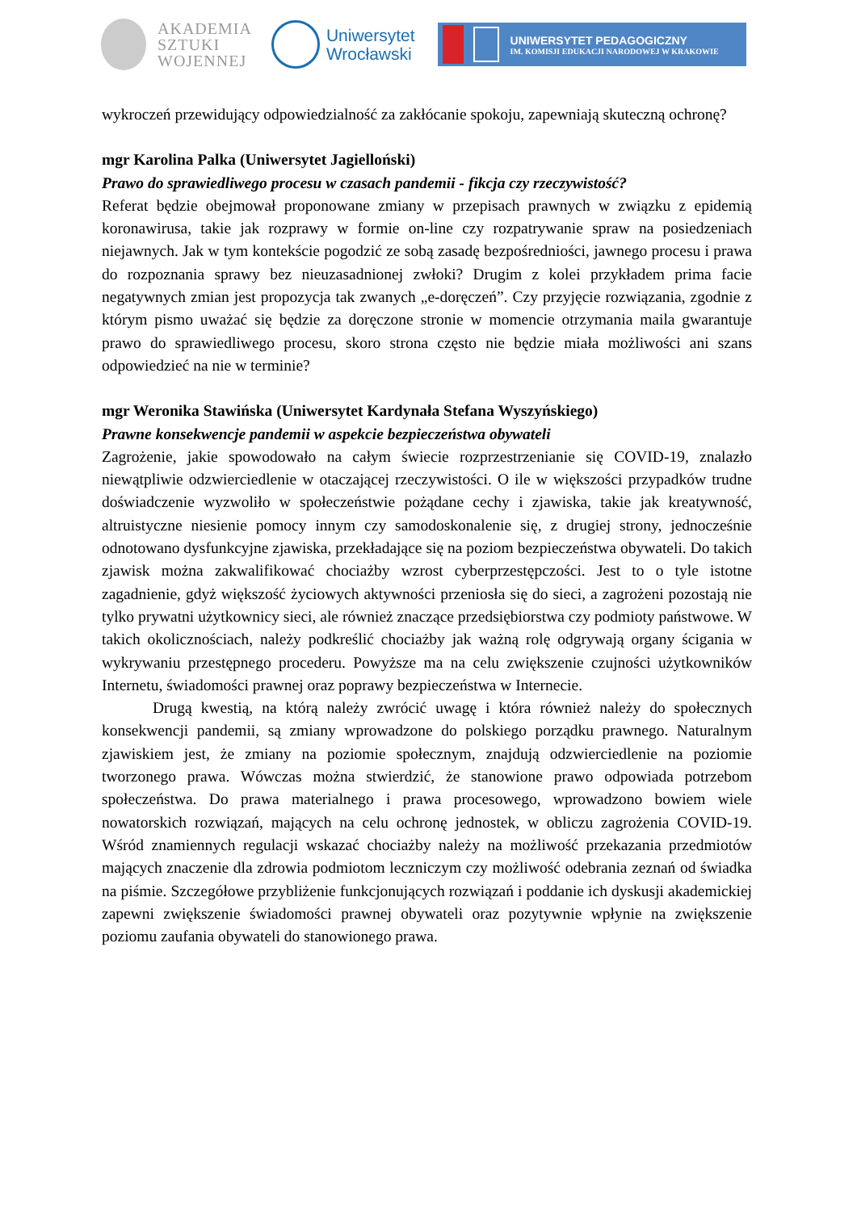AKADEMIA
SZTUKI
WOJENNEJ
Uniwersytet
Wrocławski
UNIWERSYTET PEDAGOGICZNY
IM. KOMISJI EDUKACJI NARODOWEJ W KRAKOWIE
wykroczeń przewidujący odpowiedzialność za zakłócanie spokoju, zapewniają skuteczną ochronę?
mgr Karolina Palka (Uniwersytet Jagielloński)
Prawo do sprawiedliwego procesu w czasach pandemii - fikcja czy rzeczywistość?
Referat będzie obejmował proponowane zmiany w przepisach prawnych w związku z epidemią koronawirusa, takie jak rozprawy w formie on-line czy rozpatrywanie spraw na posiedzeniach niejawnych. Jak w tym kontekście pogodzić ze sobą zasadę bezpośredniości, jawnego procesu i prawa do rozpoznania sprawy bez nieuzasadnionej zwłoki? Drugim z kolei przykładem prima facie negatywnych zmian jest propozycja tak zwanych „e-doręczeń”. Czy przyjęcie rozwiązania, zgodnie z którym pismo uważać się będzie za doręczone stronie w momencie otrzymania maila gwarantuje prawo do sprawiedliwego procesu, skoro strona często nie będzie miała możliwości ani szans odpowiedzieć na nie w terminie?
mgr Weronika Stawińska (Uniwersytet Kardynała Stefana Wyszyńskiego)
Prawne konsekwencje pandemii w aspekcie bezpieczeństwa obywateli
Zagrożenie, jakie spowodowało na całym świecie rozprzestrzenianie się COVID-19, znalazło niewątpliwie odzwierciedlenie w otaczającej rzeczywistości. O ile w większości przypadków trudne doświadczenie wyzwoliło w społeczeństwie pożądane cechy i zjawiska, takie jak kreatywność, altruistyczne niesienie pomocy innym czy samodoskonalenie się, z drugiej strony, jednocześnie odnotowano dysfunkcyjne zjawiska, przekładające się na poziom bezpieczeństwa obywateli. Do takich zjawisk można zakwalifikować chociażby wzrost cyberprzestępczości. Jest to o tyle istotne zagadnienie, gdyż większość życiowych aktywności przeniosła się do sieci, a zagrożeni pozostają nie tylko prywatni użytkownicy sieci, ale również znaczące przedsiębiorstwa czy podmioty państwowe. W takich okolicznościach, należy podkreślić chociażby jak ważną rolę odgrywają organy ścigania w wykrywaniu przestępnego procederu. Powyższe ma na celu zwiększenie czujności użytkowników Internetu, świadomości prawnej oraz poprawy bezpieczeństwa w Internecie.
Drugą kwestią, na którą należy zwrócić uwagę i która również należy do społecznych konsekwencji pandemii, są zmiany wprowadzone do polskiego porządku prawnego. Naturalnym zjawiskiem jest, że zmiany na poziomie społecznym, znajdują odzwierciedlenie na poziomie tworzonego prawa. Wówczas można stwierdzić, że stanowione prawo odpowiada potrzebom społeczeństwa. Do prawa materialnego i prawa procesowego, wprowadzono bowiem wiele nowatorskich rozwiązań, mających na celu ochronę jednostek, w obliczu zagrożenia COVID-19. Wśród znamiennych regulacji wskazać chociażby należy na możliwość przekazania przedmiotów mających znaczenie dla zdrowia podmiotom leczniczym czy możliwość odebrania zeznań od świadka na piśmie. Szczegółowe przybliżenie funkcjonujących rozwiązań i poddanie ich dyskusji akademickiej zapewni zwiększenie świadomości prawnej obywateli oraz pozytywnie wpłynie na zwiększenie poziomu zaufania obywateli do stanowionego prawa.